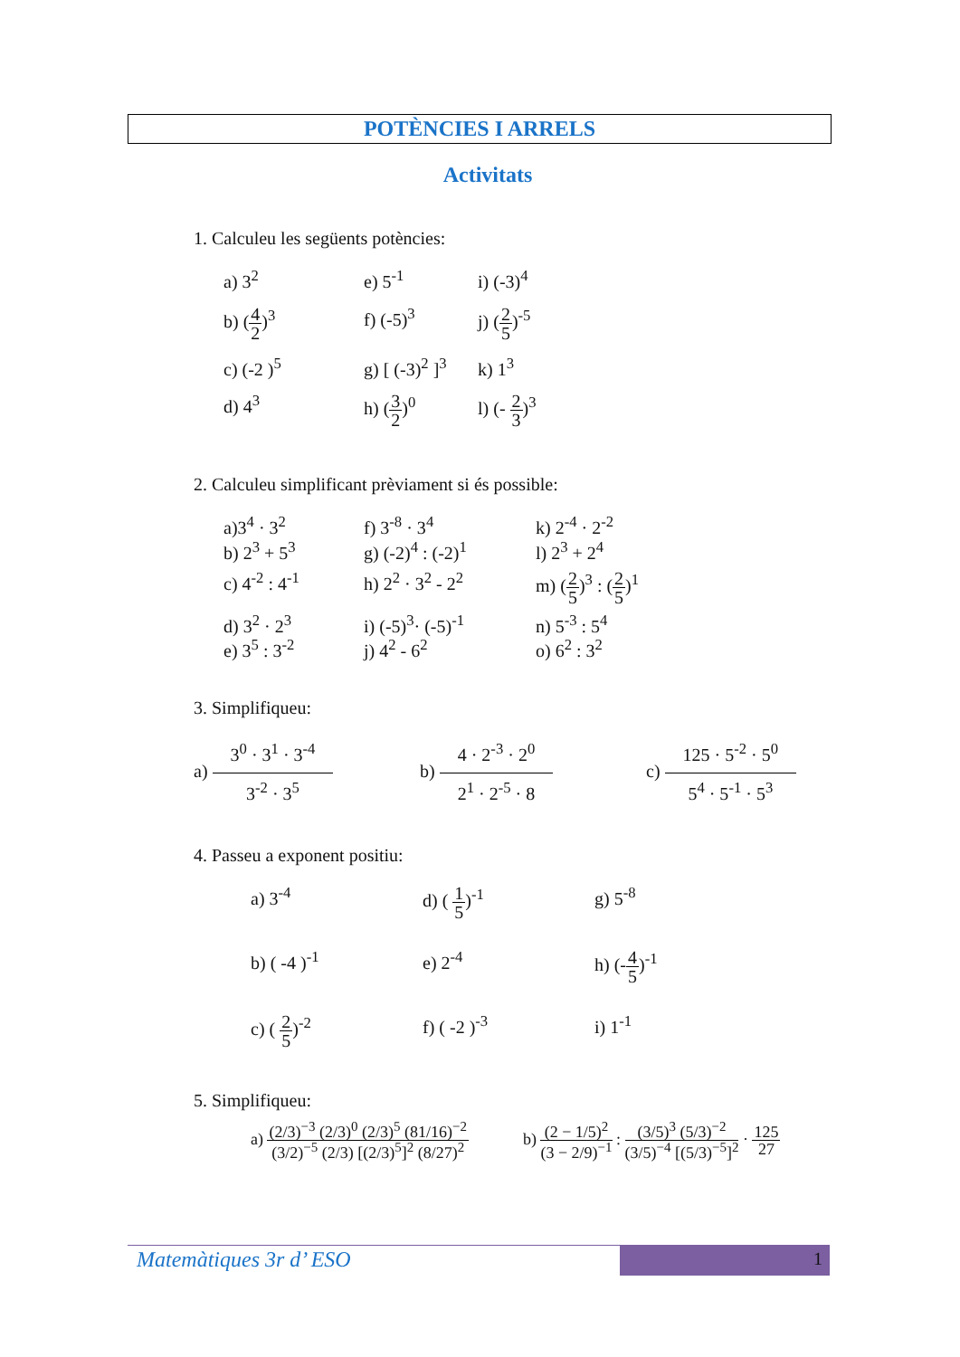POTÈNCIES I ARRELS
Activitats
1. Calculeu les següents potències:
a) 3<sup>2</sup>
e) 5<sup>-1</sup>
i) (-3)<sup>4</sup>
b) (4 2)<sup>3</sup>
f) (-5)<sup>3</sup>
j) (2 5)<sup>-5</sup>
c) (-2 )<sup>5</sup>
g) [ (-3)<sup>2</sup> ]<sup>3</sup>
k) 1<sup>3</sup>
d) 4<sup>3</sup>
h) (3 2)<sup>0</sup>
l) (- 2 3)<sup>3</sup>
2. Calculeu simplificant prèviament si és possible:
a)3<sup>4</sup> · 3<sup>2</sup>
b) 2<sup>3</sup> + 5<sup>3</sup>
f) 3<sup>-8</sup> · 3<sup>4</sup>
g) (-2)<sup>4</sup> : (-2)<sup>1</sup>
k) 2<sup>-4</sup> · 2<sup>-2</sup>
l) 2<sup>3</sup> + 2<sup>4</sup>
c) 4<sup>-2</sup> : 4<sup>-1</sup>
h) 2<sup>2</sup> · 3<sup>2</sup> - 2<sup>2</sup>
m) (2 5)<sup>3</sup> : (2 5)<sup>1</sup>
d) 3<sup>2</sup> · 2<sup>3</sup>
e) 3<sup>5</sup> : 3<sup>-2</sup>
i) (-5)<sup>3</sup>· (-5)<sup>-1</sup>
j) 4<sup>2</sup> - 6<sup>2</sup>
n) 5<sup>-3</sup> : 5<sup>4</sup>
o) 6<sup>2</sup> : 3<sup>2</sup>
3. Simplifiqueu:
a) 3<sup>0</sup> · 3<sup>1</sup> · 3<sup>-4</sup> 3<sup>-2</sup> · 3<sup>5</sup>
b) 4 · 2<sup>-3</sup> · 2<sup>0</sup> 2<sup>1</sup> · 2<sup>-5</sup> · 8
c) 125 · 5<sup>-2</sup> · 5<sup>0</sup> 5<sup>4</sup> · 5<sup>-1</sup> · 5<sup>3</sup>
4. Passeu a exponent positiu:
a) 3<sup>-4</sup>
d) ( 1 5)<sup>-1</sup>
g) 5<sup>-8</sup>
b) ( -4 )<sup>-1</sup>
e) 2<sup>-4</sup>
h) (-4 5)<sup>-1</sup>
c) ( 2 5)<sup>-2</sup>
f) ( -2 )<sup>-3</sup>
i) 1<sup>-1</sup>
5. Simplifiqueu:
a) (2/3)<sup>−3</sup> (2/3)<sup>0</sup> (2/3)<sup>5</sup> (81/16)<sup>−2</sup> (3/2)<sup>−5</sup> (2/3) [(2/3)<sup>5</sup>]<sup>2</sup> (8/27)<sup>2</sup>
b) (2 − 1/5)<sup>2</sup> (3 − 2/9)<sup>−1</sup> : (3/5)<sup>3</sup> (5/3)<sup>−2</sup> (3/5)<sup>−4</sup> [(5/3)<sup>−5</sup>]<sup>2</sup> · 125 27
Matemàtiques 3r d’ ESO 1